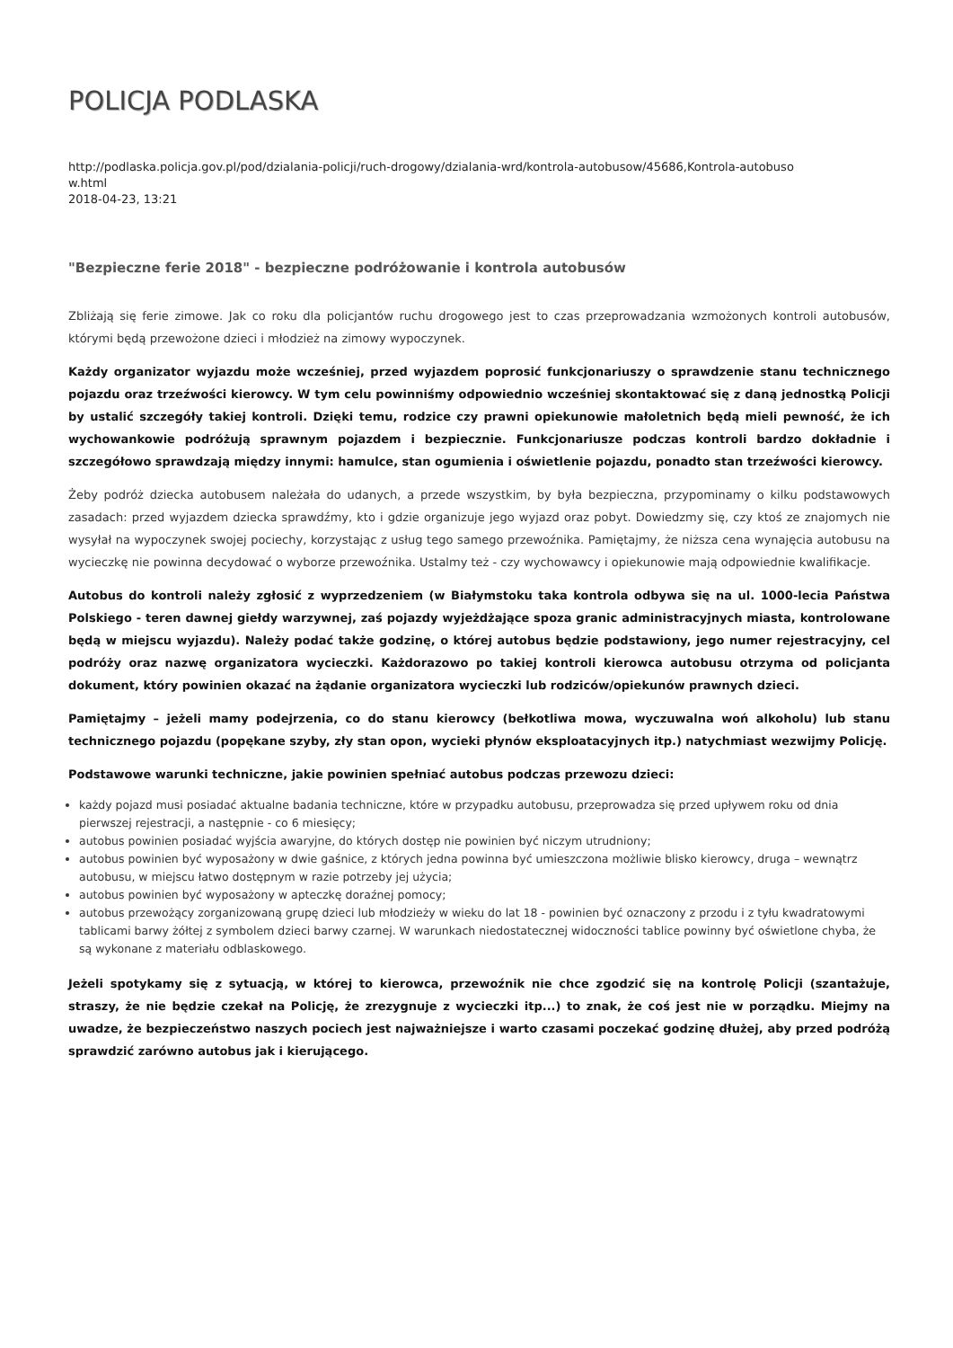POLICJA PODLASKA
http://podlaska.policja.gov.pl/pod/dzialania-policji/ruch-drogowy/dzialania-wrd/kontrola-autobusow/45686,Kontrola-autobuso
w.html
2018-04-23, 13:21
"Bezpieczne ferie 2018" - bezpieczne podróżowanie i kontrola autobusów
Zbliżają się ferie zimowe. Jak co roku dla policjantów ruchu drogowego jest to czas przeprowadzania wzmożonych kontroli autobusów, którymi będą przewożone dzieci i młodzież na zimowy wypoczynek.
Każdy organizator wyjazdu może wcześniej, przed wyjazdem poprosić funkcjonariuszy o sprawdzenie stanu technicznego pojazdu oraz trzeźwości kierowcy. W tym celu powinniśmy odpowiednio wcześniej skontaktować się z daną jednostką Policji by ustalić szczegóły takiej kontroli. Dzięki temu, rodzice czy prawni opiekunowie małoletnich będą mieli pewność, że ich wychowankowie podróżują sprawnym pojazdem i bezpiecznie. Funkcjonariusze podczas kontroli bardzo dokładnie i szczegółowo sprawdzają między innymi: hamulce, stan ogumienia i oświetlenie pojazdu, ponadto stan trzeźwości kierowcy.
Żeby podróż dziecka autobusem należała do udanych, a przede wszystkim, by była bezpieczna, przypominamy o kilku podstawowych zasadach: przed wyjazdem dziecka sprawdźmy, kto i gdzie organizuje jego wyjazd oraz pobyt. Dowiedzmy się, czy ktoś ze znajomych nie wysyłał na wypoczynek swojej pociechy, korzystając z usług tego samego przewoźnika. Pamiętajmy, że niższa cena wynajęcia autobusu na wycieczkę nie powinna decydować o wyborze przewoźnika. Ustalmy też - czy wychowawcy i opiekunowie mają odpowiednie kwalifikacje.
Autobus do kontroli należy zgłosić z wyprzedzeniem (w Białymstoku taka kontrola odbywa się na ul. 1000-lecia Państwa Polskiego - teren dawnej giełdy warzywnej, zaś pojazdy wyjeżdżające spoza granic administracyjnych miasta, kontrolowane będą w miejscu wyjazdu). Należy podać także godzinę, o której autobus będzie podstawiony, jego numer rejestracyjny, cel podróży oraz nazwę organizatora wycieczki. Każdorazowo po takiej kontroli kierowca autobusu otrzyma od policjanta dokument, który powinien okazać na żądanie organizatora wycieczki lub rodziców/opiekunów prawnych dzieci.
Pamiętajmy – jeżeli mamy podejrzenia, co do stanu kierowcy (bełkotliwa mowa, wyczuwalna woń alkoholu) lub stanu technicznego pojazdu (popękane szyby, zły stan opon, wycieki płynów eksploatacyjnych itp.) natychmiast wezwijmy Policję.
Podstawowe warunki techniczne, jakie powinien spełniać autobus podczas przewozu dzieci:
każdy pojazd musi posiadać aktualne badania techniczne, które w przypadku autobusu, przeprowadza się przed upływem roku od dnia pierwszej rejestracji, a następnie - co 6 miesięcy;
autobus powinien posiadać wyjścia awaryjne, do których dostęp nie powinien być niczym utrudniony;
autobus powinien być wyposażony w dwie gaśnice, z których jedna powinna być umieszczona możliwie blisko kierowcy, druga – wewnątrz autobusu, w miejscu łatwo dostępnym w razie potrzeby jej użycia;
autobus powinien być wyposażony w apteczkę doraźnej pomocy;
autobus przewożący zorganizowaną grupę dzieci lub młodzieży w wieku do lat 18 - powinien być oznaczony z przodu i z tyłu kwadratowymi tablicami barwy żółtej z symbolem dzieci barwy czarnej. W warunkach niedostatecznej widoczności tablice powinny być oświetlone chyba, że są wykonane z materiału odblaskowego.
Jeżeli spotykamy się z sytuacją, w której to kierowca, przewoźnik nie chce zgodzić się na kontrolę Policji (szantażuje, straszy, że nie będzie czekał na Policję, że zrezygnuje z wycieczki itp...) to znak, że coś jest nie w porządku. Miejmy na uwadze, że bezpieczeństwo naszych pociech jest najważniejsze i warto czasami poczekać godzinę dłużej, aby przed podróżą sprawdzić zarówno autobus jak i kierującego.